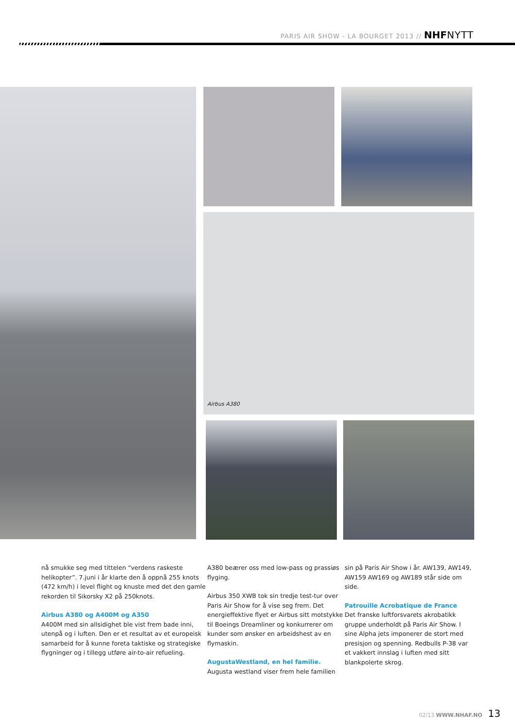PARIS AIR SHOW - LA BOURGET 2013 // NHF NYTT
Airbus A380
nå smukke seg med tittelen “verdens raskeste helikopter”. 7.juni i år klarte den å oppnå 255 knots (472 km/h) i level flight og knuste med det den gamle rekorden til Sikorsky X2 på 250knots.
Airbus A380 og A400M og A350
A400M med sin allsidighet ble vist frem bade inni, utenpå og i luften. Den er et resultat av et europeisk samarbeid for å kunne foreta taktiske og strategiske flygninger og i tillegg utføre air-to-air refueling.
A380 beærer oss med low-pass og prassiøs flyging.
Airbus 350 XWB tok sin tredje test-tur over Paris Air Show for å vise seg frem. Det energieffektive flyet er Airbus sitt motstykke til Boeings Dreamliner og konkurrerer om kunder som ønsker en arbeidshest av en flymaskin.
AugustaWestland, en hel familie.
Augusta westland viser frem hele familien
sin på Paris Air Show i år. AW139, AW149, AW159 AW169 og AW189 står side om side.
Patrouille Acrobatique de France
Det franske luftforsvarets akrobatikk gruppe underholdt på Paris Air Show. I sine Alpha jets imponerer de stort med presisjon og spenning. Redbulls P-38 var et vakkert innslag i luften med sitt blankpolerte skrog.
02/13 WWW.NHAF.NO 13